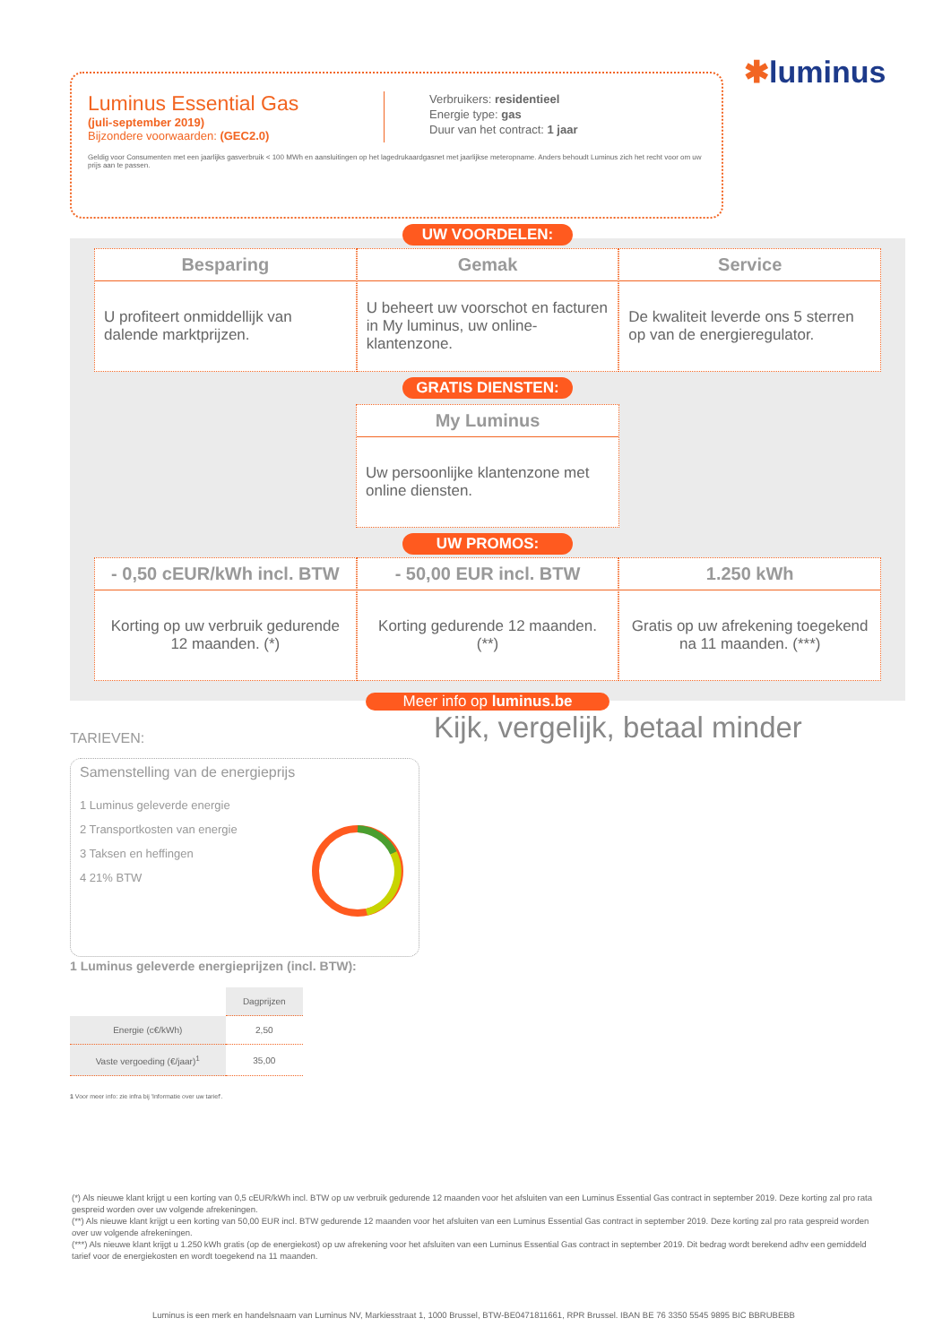✱luminus
Luminus Essential Gas
(juli-september 2019)
Bijzondere voorwaarden: (GEC2.0)
Verbruikers: residentieel
Energie type: gas
Duur van het contract: 1 jaar
Geldig voor Consumenten met een jaarlijks gasverbruik < 100 MWh en aansluitingen op het lagedrukaardgasnet met jaarlijkse meteropname. Anders behoudt Luminus zich het recht voor om uw prijs aan te passen.
UW VOORDELEN:
Besparing
U profiteert onmiddellijk van dalende marktprijzen.
Gemak
U beheert uw voorschot en facturen in My luminus, uw online-klantenzone.
Service
De kwaliteit leverde ons 5 sterren op van de energieregulator.
GRATIS DIENSTEN:
My Luminus
Uw persoonlijke klantenzone met online diensten.
UW PROMOS:
- 0,50 cEUR/kWh incl. BTW
Korting op uw verbruik gedurende 12 maanden. (*)
- 50,00 EUR incl. BTW
Korting gedurende 12 maanden. (**)
1.250 kWh
Gratis op uw afrekening toegekend na 11 maanden. (***)
Meer info op luminus.be
Kijk, vergelijk, betaal minder
TARIEVEN:
Samenstelling van de energieprijs
1 Luminus geleverde energie
2 Transportkosten van energie
3 Taksen en heffingen
4 21% BTW
1 Luminus geleverde energieprijzen (incl. BTW):
| | Dagprijzen |
| --- | --- |
| Energie (c€/kWh) | 2,50 |
| Vaste vergoeding (€/jaar)<sup>1</sup> | 35,00 |
1 Voor meer info: zie infra bij 'Informatie over uw tarief'.
(*) Als nieuwe klant krijgt u een korting van 0,5 cEUR/kWh incl. BTW op uw verbruik gedurende 12 maanden voor het afsluiten van een Luminus Essential Gas contract in september 2019. Deze korting zal pro rata gespreid worden over uw volgende afrekeningen.
(**) Als nieuwe klant krijgt u een korting van 50,00 EUR incl. BTW gedurende 12 maanden voor het afsluiten van een Luminus Essential Gas contract in september 2019. Deze korting zal pro rata gespreid worden over uw volgende afrekeningen.
(***) Als nieuwe klant krijgt u 1.250 kWh gratis (op de energiekost) op uw afrekening voor het afsluiten van een Luminus Essential Gas contract in september 2019. Dit bedrag wordt berekend adhv een gemiddeld tarief voor de energiekosten en wordt toegekend na 11 maanden.
Luminus is een merk en handelsnaam van Luminus NV, Markiesstraat 1, 1000 Brussel, BTW-BE0471811661, RPR Brussel. IBAN BE 76 3350 5545 9895 BIC BBRUBEBB